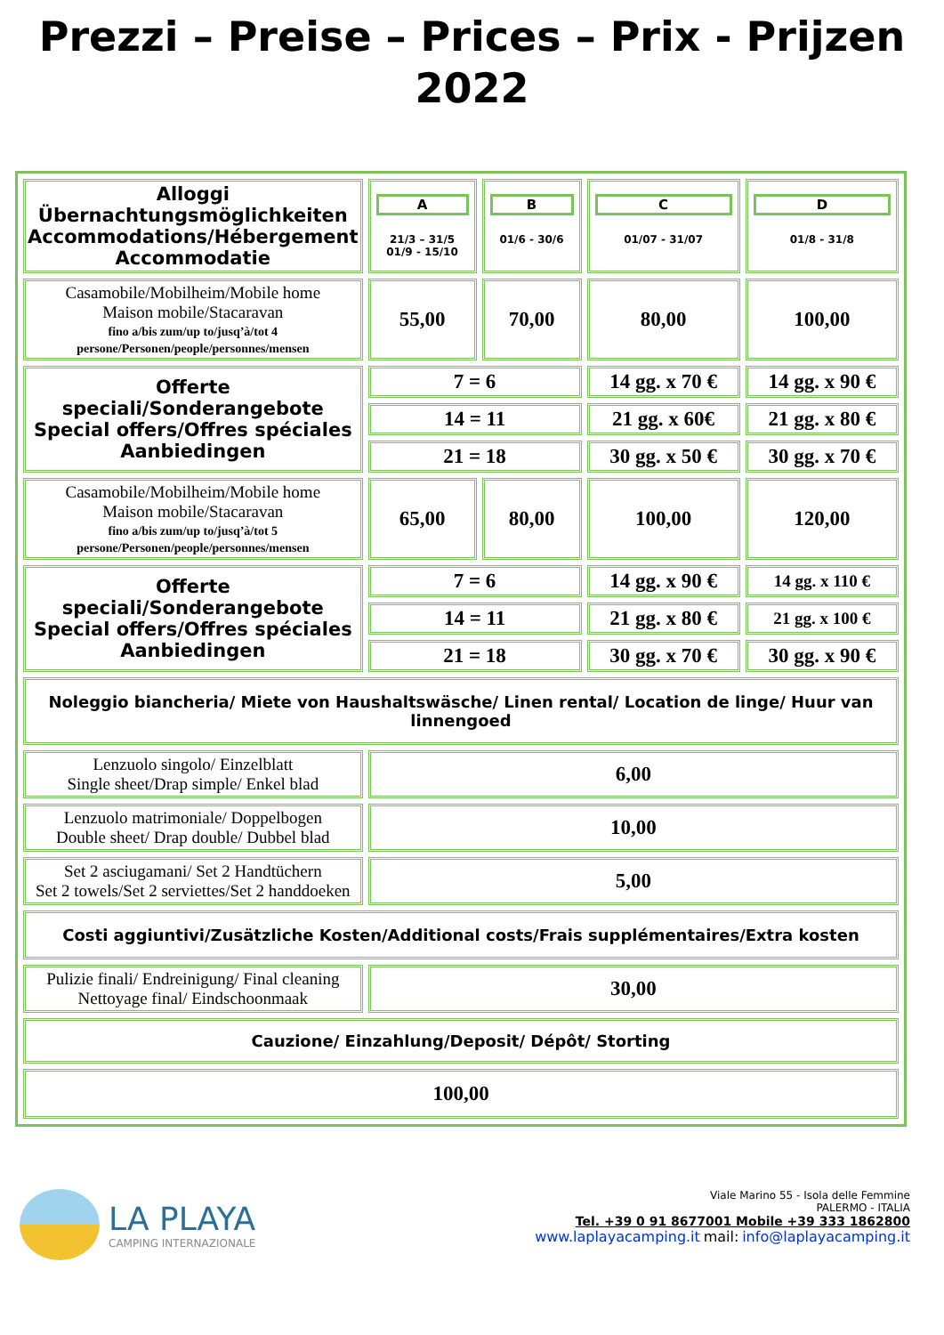Prezzi – Preise – Prices – Prix - Prijzen
2022
| Alloggi Übernachtungsmöglichkeiten Accommodations/Hébergement Accommodatie | A 21/3 – 31/5 01/9 - 15/10 | B 01/6 - 30/6 | C 01/07 - 31/07 | D 01/8 - 31/8 |
| Casamobile/Mobilheim/Mobile home Maison mobile/Stacaravan fino a/bis zum/up to/jusq’à/tot 4 persone/Personen/people/personnes/mensen | 55,00 | 70,00 | 80,00 | 100,00 |
| Offerte speciali/Sonderangebote Special offers/Offres spéciales Aanbiedingen | 7 = 6 | | 14 gg. x 70 € | 14 gg. x 90 € |
| | 14 = 11 | | 21 gg. x 60€ | 21 gg. x 80 € |
| | 21 = 18 | | 30 gg. x 50 € | 30 gg. x 70 € |
| Casamobile/Mobilheim/Mobile home Maison mobile/Stacaravan fino a/bis zum/up to/jusq’à/tot 5 persone/Personen/people/personnes/mensen | 65,00 | 80,00 | 100,00 | 120,00 |
| Offerte speciali/Sonderangebote Special offers/Offres spéciales Aanbiedingen | 7 = 6 | | 14 gg. x 90 € | 14 gg. x 110 € |
| | 14 = 11 | | 21 gg. x 80 € | 21 gg. x 100 € |
| | 21 = 18 | | 30 gg. x 70 € | 30 gg. x 90 € |
| Noleggio biancheria/ Miete von Haushaltswäsche/ Linen rental/ Location de linge/ Huur van linnengoed | | | | |
| Lenzuolo singolo/ Einzelblatt Single sheet/Drap simple/ Enkel blad | 6,00 | | | |
| Lenzuolo matrimoniale/ Doppelbogen Double sheet/ Drap double/ Dubbel blad | 10,00 | | | |
| Set 2 asciugamani/ Set 2 Handtüchern Set 2 towels/Set 2 serviettes/Set 2 handdoeken | 5,00 | | | |
| Costi aggiuntivi/Zusätzliche Kosten/Additional costs/Frais supplémentaires/Extra kosten | | | | |
| Pulizie finali/ Endreinigung/ Final cleaning Nettoyage final/ Eindschoonmaak | 30,00 | | | |
| Cauzione/ Einzahlung/Deposit/ Dépôt/ Storting | | | | |
| 100,00 | | | | |
LA PLAYA
CAMPING INTERNAZIONALE
Viale Marino 55 - Isola delle Femmine
PALERMO - ITALIA
Tel. +39 0 91 8677001 Mobile +39 333 1862800
www.laplayacamping.it mail: info@laplayacamping.it